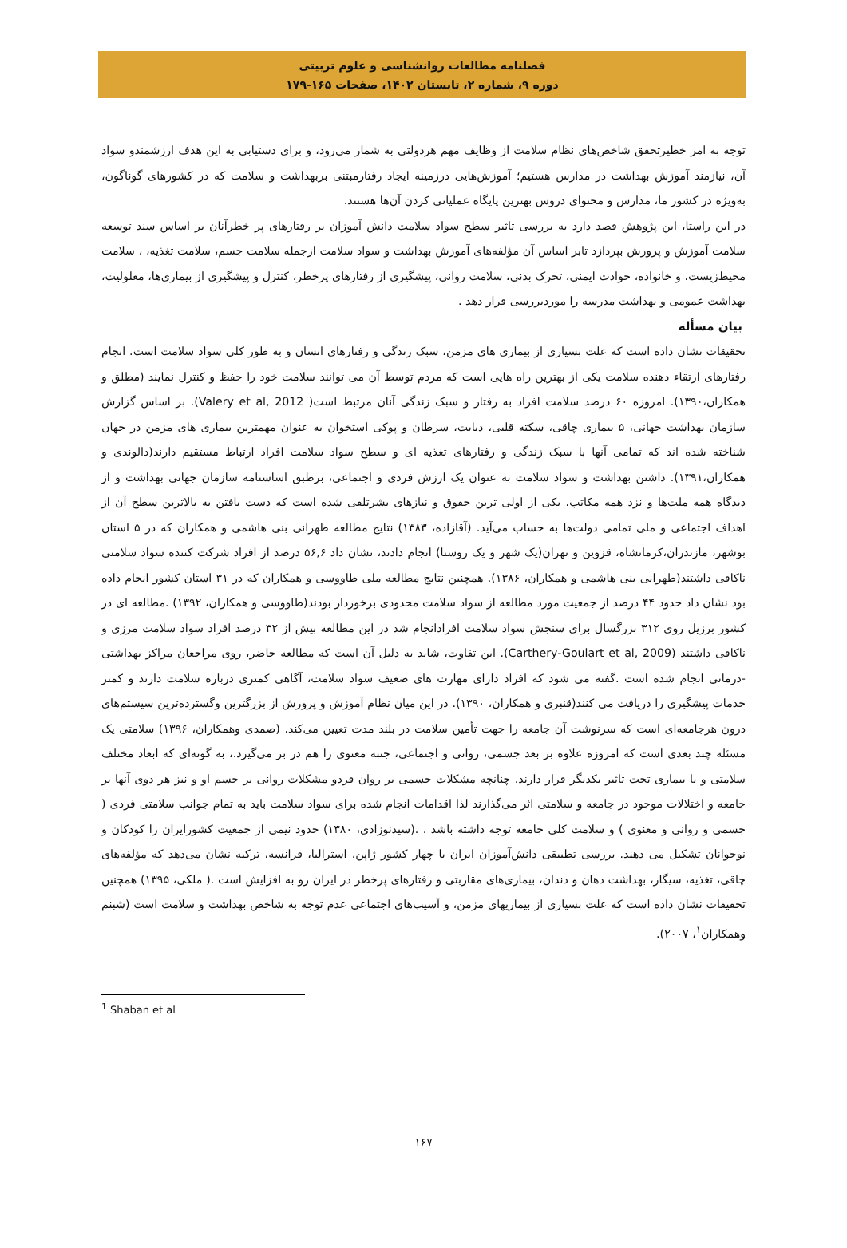فصلنامه مطالعات روانشناسی و علوم تربیتی
دوره ۹، شماره ۲، تابستان ۱۴۰۲، صفحات ۱۶۵-۱۷۹
توجه به امر خطیرتحقق شاخص‌های نظام سلامت از وظایف مهم هردولتی به شمار می‌رود، و برای دستیابی به این هدف ارزشمندو سواد آن، نیازمند آموزش بهداشت در مدارس هستیم؛ آموزش‌هایی درزمینه ایجاد رفتارمبتنی بربهداشت و سلامت که در کشورهای گوناگون، به‌ویژه در کشور ما، مدارس و محتوای دروس بهترین پایگاه عملیاتی کردن آن‌ها هستند.
در این راستا، این پژوهش قصد دارد به بررسی تاثیر سطح سواد سلامت دانش آموزان بر رفتارهای پر خطرآنان بر اساس سند توسعه سلامت آموزش و پرورش بپردازد تابر اساس آن مؤلفه‌های آموزش بهداشت و سواد سلامت ازجمله سلامت جسم، سلامت تغذیه، ، سلامت محیط‌زیست، و خانواده، حوادث ایمنی، تحرک بدنی، سلامت روانی، پیشگیری از رفتارهای پرخطر، کنترل و پیشگیری از بیماری‌ها، معلولیت، بهداشت عمومی و بهداشت مدرسه را موردبررسی قرار دهد .
بیان مسأله
تحقیقات نشان داده است که علت بسیاری از بیماری های مزمن، سبک زندگی و رفتارهای انسان و به طور کلی سواد سلامت است. انجام رفتارهای ارتقاء دهنده سلامت یکی از بهترین راه هایی است که مردم توسط آن می توانند سلامت خود را حفظ و کنترل نمایند (مطلق و همکاران،۱۳۹۰). امروزه ۶۰ درصد سلامت افراد به رفتار و سبک زندگی آنان مرتبط است( Valery et al, 2012). بر اساس گزارش سازمان بهداشت جهانی، ۵ بیماری چاقی، سکته قلبی، دیابت، سرطان و پوکی استخوان به عنوان مهمترین بیماری های مزمن در جهان شناخته شده اند که تمامی آنها با سبک زندگی و رفتارهای تغذیه ای و سطح سواد سلامت افراد ارتباط مستقیم دارند(دالوندی و همکاران،۱۳۹۱). داشتن بهداشت و سواد سلامت به عنوان یک ارزش فردی و اجتماعی، برطبق اساسنامه سازمان جهانی بهداشت و از دیدگاه همه ملت‌ها و نزد همه مکاتب، یکی از اولی ترین حقوق و نیازهای بشرتلقی شده است که دست یافتن به بالاترین سطح آن از اهداف اجتماعی و ملی تمامی دولت‌ها به حساب می‌آید. (آقازاده، ۱۳۸۳) نتایج مطالعه طهرانی بنی هاشمی و همکاران که در ۵ استان بوشهر، مازندران،کرمانشاه، قزوین و تهران(یک شهر و یک روستا) انجام دادند، نشان داد ۵۶,۶ درصد از افراد شرکت کننده سواد سلامتی ناکافی داشتند(طهرانی بنی هاشمی و همکاران، ۱۳۸۶). همچنین نتایج مطالعه ملی طاووسی و همکاران که در ۳۱ استان کشور انجام داده بود نشان داد حدود ۴۴ درصد از جمعیت مورد مطالعه از سواد سلامت محدودی برخوردار بودند(طاووسی و همکاران، ۱۳۹۲) .مطالعه ای در کشور برزیل روی ۳۱۲ بزرگسال برای سنجش سواد سلامت افرادانجام شد در این مطالعه بیش از ۳۲ درصد افراد سواد سلامت مرزی و ناکافی داشتند (Carthery-Goulart et al, 2009). این تفاوت، شاید به دلیل آن است که مطالعه حاضر، روی مراجعان مراکز بهداشتی -درمانی انجام شده است .گفته می شود که افراد دارای مهارت های ضعیف سواد سلامت، آگاهی کمتری درباره سلامت دارند و کمتر خدمات پیشگیری را دریافت می کنند(قنبری و همکاران، ۱۳۹۰). در این میان نظام آموزش و پرورش از بزرگترین وگسترده‌ترین سیستم‌های درون هرجامعه‌ای است که سرنوشت آن جامعه را جهت تأمین سلامت در بلند مدت تعیین می‌کند. (صمدی وهمکاران، ۱۳۹۶) سلامتی یک مسئله چند بعدی است که امروزه علاوه بر بعد جسمی، روانی و اجتماعی، جنبه معنوی را هم در بر می‌گیرد.، به گونه‌ای که ابعاد مختلف سلامتی و یا بیماری تحت تاثیر یکدیگر قرار دارند. چنانچه مشکلات جسمی بر روان فردو مشکلات روانی بر جسم او و نیز هر دوی آنها بر جامعه و اختلالات موجود در جامعه و سلامتی اثر می‌گذارند لذا اقدامات انجام شده برای سواد سلامت باید به تمام جوانب سلامتی فردی ( جسمی و روانی و معنوی ) و سلامت کلی جامعه توجه داشته باشد . .(سیدنوزادی، ۱۳۸۰) حدود نیمی از جمعیت کشورایران را کودکان و نوجوانان تشکیل می دهند. بررسی تطبیقی دانش‌آموزان ایران با چهار کشور ژاپن، استرالیا، فرانسه، ترکیه نشان می‌دهد که مؤلفه‌های چاقی، تغذیه، سیگار، بهداشت دهان و دندان، بیماری‌های مقاربتی و رفتارهای پرخطر در ایران رو به افزایش است .( ملکی، ۱۳۹۵) همچنین تحقیقات نشان داده است که علت بسیاری از بیماریهای مزمن، و آسیب‌های اجتماعی عدم توجه به شاخص بهداشت و سلامت است (شبنم وهمکاران<sup>۱</sup>، ۲۰۰۷).
<sup>1</sup> Shaban et al
۱۶۷